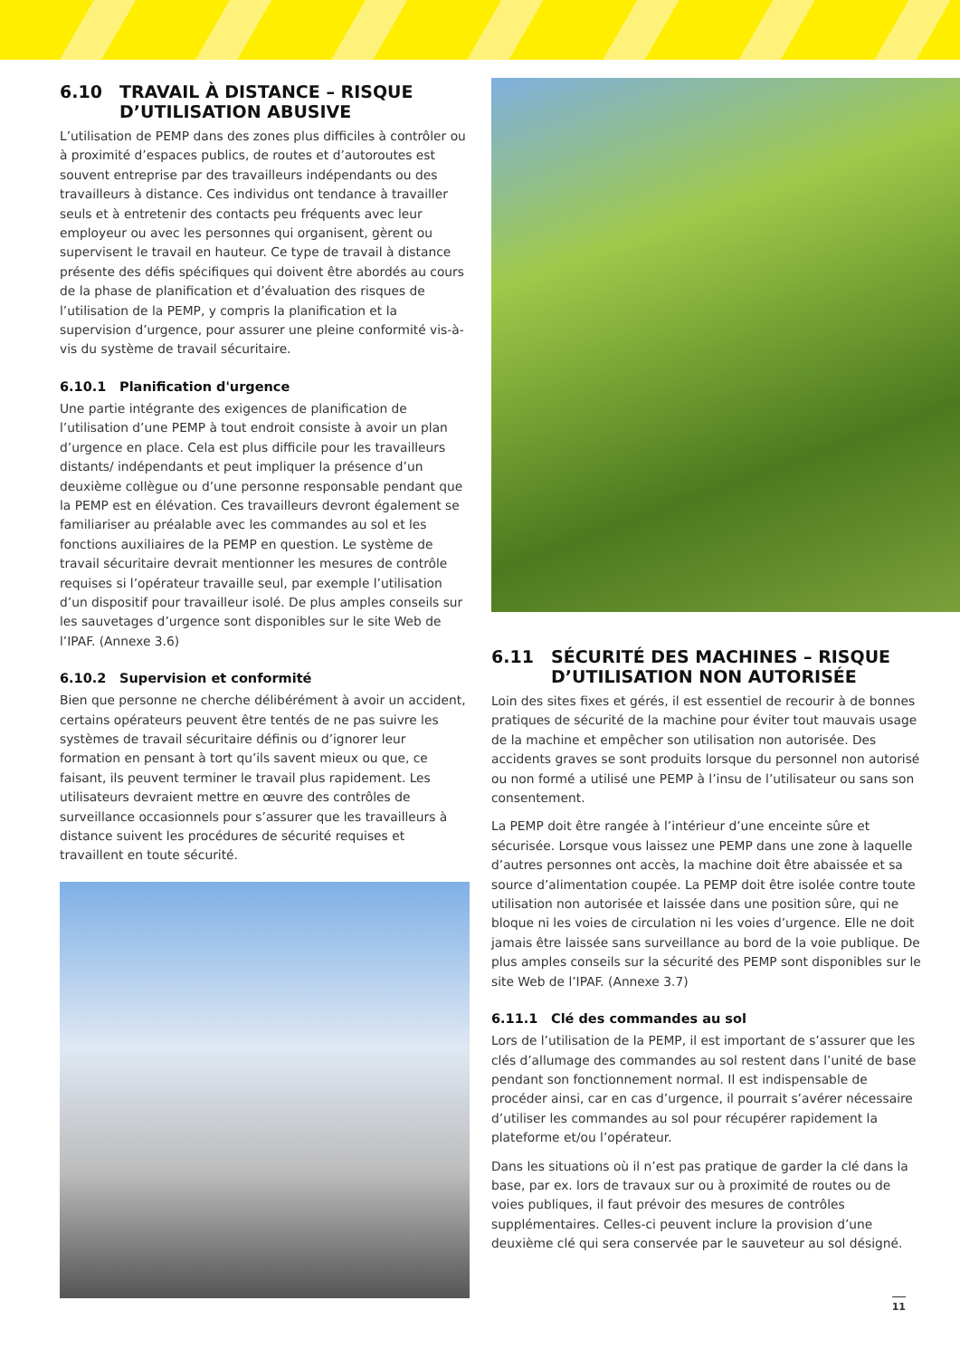6.10 TRAVAIL À DISTANCE – RISQUE D’UTILISATION ABUSIVE
L’utilisation de PEMP dans des zones plus difficiles à contrôler ou à proximité d’espaces publics, de routes et d’autoroutes est souvent entreprise par des travailleurs indépendants ou des travailleurs à distance. Ces individus ont tendance à travailler seuls et à entretenir des contacts peu fréquents avec leur employeur ou avec les personnes qui organisent, gèrent ou supervisent le travail en hauteur. Ce type de travail à distance présente des défis spécifiques qui doivent être abordés au cours de la phase de planification et d’évaluation des risques de l’utilisation de la PEMP, y compris la planification et la supervision d’urgence, pour assurer une pleine conformité vis-à-vis du système de travail sécuritaire.
6.10.1 Planification d'urgence
Une partie intégrante des exigences de planification de l’utilisation d’une PEMP à tout endroit consiste à avoir un plan d’urgence en place. Cela est plus difficile pour les travailleurs distants/ indépendants et peut impliquer la présence d’un deuxième collègue ou d’une personne responsable pendant que la PEMP est en élévation. Ces travailleurs devront également se familiariser au préalable avec les commandes au sol et les fonctions auxiliaires de la PEMP en question. Le système de travail sécuritaire devrait mentionner les mesures de contrôle requises si l’opérateur travaille seul, par exemple l’utilisation d’un dispositif pour travailleur isolé. De plus amples conseils sur les sauvetages d’urgence sont disponibles sur le site Web de l’IPAF. (Annexe 3.6)
6.10.2 Supervision et conformité
Bien que personne ne cherche délibérément à avoir un accident, certains opérateurs peuvent être tentés de ne pas suivre les systèmes de travail sécuritaire définis ou d’ignorer leur formation en pensant à tort qu’ils savent mieux ou que, ce faisant, ils peuvent terminer le travail plus rapidement. Les utilisateurs devraient mettre en œuvre des contrôles de surveillance occasionnels pour s’assurer que les travailleurs à distance suivent les procédures de sécurité requises et travaillent en toute sécurité.
6.11 SÉCURITÉ DES MACHINES – RISQUE D’UTILISATION NON AUTORISÉE
Loin des sites fixes et gérés, il est essentiel de recourir à de bonnes pratiques de sécurité de la machine pour éviter tout mauvais usage de la machine et empêcher son utilisation non autorisée. Des accidents graves se sont produits lorsque du personnel non autorisé ou non formé a utilisé une PEMP à l’insu de l’utilisateur ou sans son consentement.
La PEMP doit être rangée à l’intérieur d’une enceinte sûre et sécurisée. Lorsque vous laissez une PEMP dans une zone à laquelle d’autres personnes ont accès, la machine doit être abaissée et sa source d’alimentation coupée. La PEMP doit être isolée contre toute utilisation non autorisée et laissée dans une position sûre, qui ne bloque ni les voies de circulation ni les voies d’urgence. Elle ne doit jamais être laissée sans surveillance au bord de la voie publique. De plus amples conseils sur la sécurité des PEMP sont disponibles sur le site Web de l’IPAF. (Annexe 3.7)
6.11.1 Clé des commandes au sol
Lors de l’utilisation de la PEMP, il est important de s’assurer que les clés d’allumage des commandes au sol restent dans l’unité de base pendant son fonctionnement normal. Il est indispensable de procéder ainsi, car en cas d’urgence, il pourrait s’avérer nécessaire d’utiliser les commandes au sol pour récupérer rapidement la plateforme et/ou l’opérateur.
Dans les situations où il n’est pas pratique de garder la clé dans la base, par ex. lors de travaux sur ou à proximité de routes ou de voies publiques, il faut prévoir des mesures de contrôles supplémentaires. Celles-ci peuvent inclure la provision d’une deuxième clé qui sera conservée par le sauveteur au sol désigné.
11